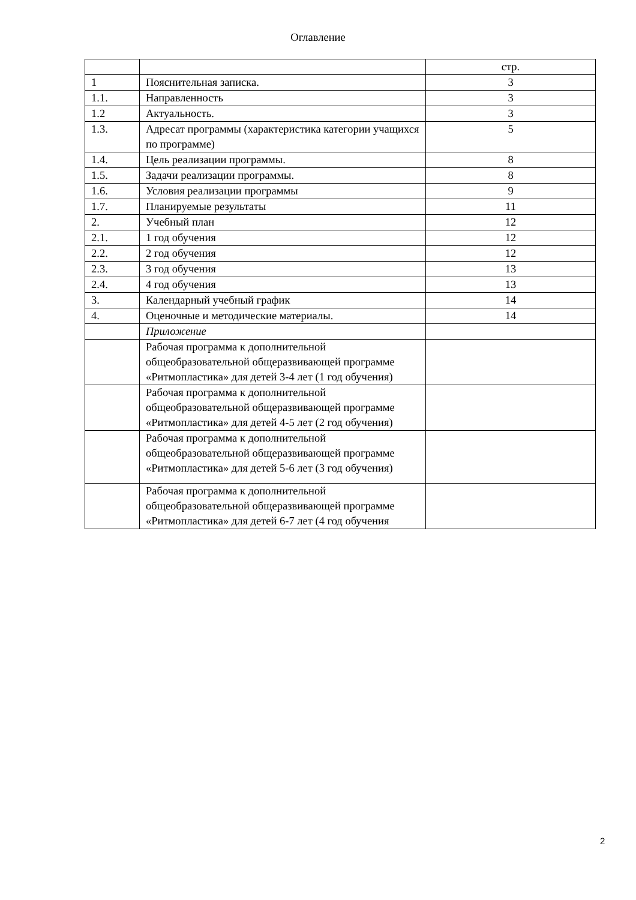Оглавление
| | | стр. |
| 1 | Пояснительная записка. | 3 |
| 1.1. | Направленность | 3 |
| 1.2 | Актуальность. | 3 |
| 1.3. | Адресат программы (характеристика категории учащихся по программе) | 5 |
| 1.4. | Цель реализации программы. | 8 |
| 1.5. | Задачи реализации программы. | 8 |
| 1.6. | Условия реализации программы | 9 |
| 1.7. | Планируемые результаты | 11 |
| 2. | Учебный план | 12 |
| 2.1. | 1 год обучения | 12 |
| 2.2. | 2 год обучения | 12 |
| 2.3. | 3 год обучения | 13 |
| 2.4. | 4 год обучения | 13 |
| 3. | Календарный учебный график | 14 |
| 4. | Оценочные и методические материалы. | 14 |
| | Приложение | |
| | Рабочая программа к дополнительной общеобразовательной общеразвивающей программе «Ритмопластика» для детей 3-4 лет (1 год обучения) | |
| | Рабочая программа к дополнительной общеобразовательной общеразвивающей программе «Ритмопластика» для детей 4-5 лет (2 год обучения) | |
| | Рабочая программа к дополнительной общеобразовательной общеразвивающей программе «Ритмопластика» для детей 5-6 лет (3 год обучения) | |
| | Рабочая программа к дополнительной общеобразовательной общеразвивающей программе «Ритмопластика» для детей 6-7 лет (4 год обучения | |
2